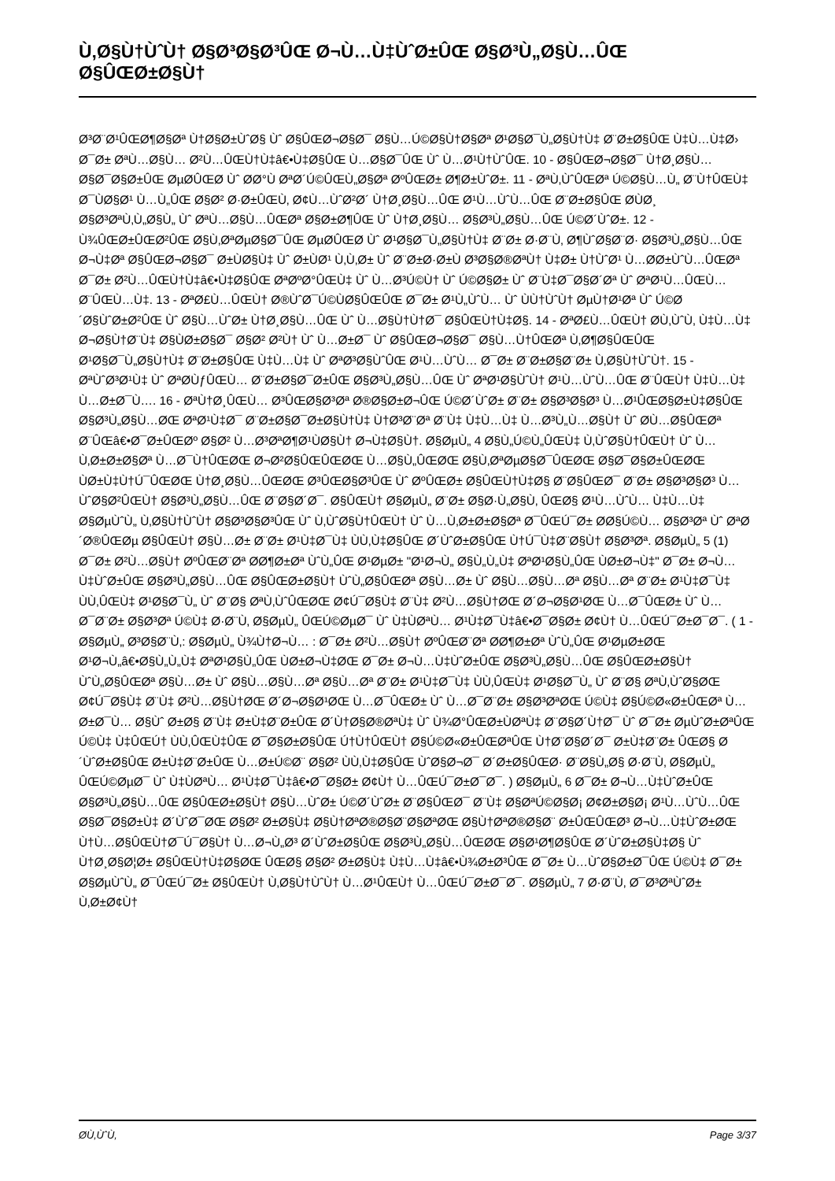Ù‚Ø§Ù†ÙˆÙ† Ø§Ø³Ø§Ø³ÛŒ Ø¬Ù…Ù‡ÙˆØ±ÛŒ Ø§Ø³Ù„Ø§Ù…ÛŒ Ø§ÛŒØ±Ø§Ù†
Ø³Ø¨Ø¹ÛŒØ¶Ø§Øª Ù†Ø§Ø±ÙˆØ§ Ùˆ Ø§ÛŒØ¬Ø§Ø¯ Ø§Ù…Ú©Ø§Ù†Ø§Øª Ø¹Ø§Ø¯Ù„Ø§Ù†Ù‡ Ø¨Ø±Ø§ÛŒ Ù‡Ù…Ù‡Ø› Ø¯Ø± ØªÙ…Ø§Ù… Ø²Ù…ÛŒÙ†Ù‡â€•Ù‡Ø§ÛŒ Ù…Ø§Ø¯ÛŒ Ùˆ Ù…Ø¹Ù†ÙˆÛŒ. 10 - Ø§ÛŒØ¬Ø§Ø¯ Ù†Ø¸Ø§Ù… Ø§Ø¯Ø§Ø±ÛŒ ØµØ­ÛŒØ­ Ùˆ Ø­Ø°Ù ØªØ´Ú©ÛŒÙ„Ø§Øª ØºÛŒØ± Ø¶Ø±ÙˆØ±. 11 - ØªÙ‚ÙˆÛŒØª Ú©Ø§Ù…Ù„ Ø¨Ù†ÛŒÙ‡ Ø¯ÙØ§Ø¹ Ù…Ù„ÛŒ Ø§Ø² Ø·Ø±ÛŒÙ‚ Ø¢Ù…ÙˆØ²Ø´ Ù†Ø¸Ø§Ù…ÛŒ Ø¹Ù…ÙˆÙ…ÛŒ Ø¨Ø±Ø§ÛŒ Ø­ÙØ¸ Ø§Ø³ØªÙ‚Ù„Ø§Ù„ Ùˆ ØªÙ…Ø§Ù…ÛŒØª Ø§Ø±Ø¶ÛŒ Ùˆ Ù†Ø¸Ø§Ù… Ø§Ø³Ù„Ø§Ù…ÛŒ Ú©Ø´ÙˆØ±. 12 - Ù¾ÛŒØ±ÛŒØ²ÛŒ Ø§Ù‚ØªØµØ§Ø¯ÛŒ ØµØ­ÛŒØ­ Ùˆ Ø¹Ø§Ø¯Ù„Ø§Ù†Ù‡ Ø¨Ø± Ø·Ø¨Ù‚ Ø¶ÙˆØ§Ø¨Ø· Ø§Ø³Ù„Ø§Ù…ÛŒ Ø¬Ù‡Øª Ø§ÛŒØ¬Ø§Ø¯ Ø±ÙØ§Ù‡ Ùˆ Ø±ÙØ¹ Ù‚Ù‚Ø± Ùˆ Ø¨Ø±Ø·Ø±Ù Ø³Ø§Ø®ØªÙ† Ù‡Ø± Ù†ÙˆØ¹ Ù…Ø­Ø±ÙˆÙ…ÛŒØª Ø¯Ø± Ø²Ù…ÛŒÙ†Ù‡â€•Ù‡Ø§ÛŒ ØªØºØ°ÛŒÙ‡ Ùˆ Ù…Ø³Ú©Ù† Ùˆ Ú©Ø§Ø± Ùˆ Ø¨Ù‡Ø¯Ø§Ø´Øª Ùˆ ØªØ¹Ù…ÛŒÙ… Ø¨ÛŒÙ…Ù‡. 13 - ØªØ£Ù…ÛŒÙ† Ø®ÙˆØ¯Ú©ÙØ§ÛŒÛŒ Ø¯Ø± Ø¹Ù„ÙˆÙ… Ùˆ ÙÙ†ÙˆÙ† ØµÙ†Ø¹Øª Ùˆ Ú©Ø´Ø§ÙˆØ±Ø²ÛŒ Ùˆ Ø§Ù…ÙˆØ± Ù†Ø¸Ø§Ù…ÛŒ Ùˆ Ù…Ø§Ù†Ù†Ø¯ Ø§ÛŒÙ†Ù‡Ø§. 14 - ØªØ£Ù…ÛŒÙ† Ø­Ù‚ÙˆÙ‚ Ù‡Ù…Ù‡ Ø¬Ø§Ù†Ø¨Ù‡ Ø§ÙØ±Ø§Ø¯ Ø§Ø² Ø²Ù† Ùˆ Ù…Ø±Ø¯ Ùˆ Ø§ÛŒØ¬Ø§Ø¯ Ø§Ù…Ù†ÛŒØª Ù‚Ø¶Ø§ÛŒÛŒ Ø¹Ø§Ø¯Ù„Ø§Ù†Ù‡ Ø¨Ø±Ø§ÛŒ Ù‡Ù…Ù‡ Ùˆ ØªØ³Ø§ÙˆÛŒ Ø¹Ù…ÙˆÙ… Ø¯Ø± Ø¨Ø±Ø§Ø¨Ø± Ù‚Ø§Ù†ÙˆÙ†. 15 - ØªÙˆØ³Ø¹Ù‡ Ùˆ ØªØ­ÙƒÛŒÙ… Ø¨Ø±Ø§Ø¯Ø±ÛŒ Ø§Ø³Ù„Ø§Ù…ÛŒ Ùˆ ØªØ¹Ø§ÙˆÙ† Ø¹Ù…ÙˆÙ…ÛŒ Ø¨ÛŒÙ† Ù‡Ù…Ù‡ Ù…Ø±Ø¯Ù…. 16 - ØªÙ†Ø¸ÛŒÙ… Ø³ÛŒØ§Ø³Øª Ø®Ø§Ø±Ø¬ÛŒ Ú©Ø´ÙˆØ± Ø¨Ø± Ø§Ø³Ø§Ø³ Ù…Ø¹ÛŒØ§Ø±Ù‡Ø§ÛŒ Ø§Ø³Ù„Ø§Ù…ØŒ ØªØ¹Ù‡Ø¯ Ø¨Ø±Ø§Ø¯Ø±Ø§Ù†Ù‡ Ù†Ø³Ø¨Øª Ø¨Ù‡ Ù‡Ù…Ù‡ Ù…Ø³Ù„Ù…Ø§Ù† Ùˆ Ø­Ù…Ø§ÛŒØª Ø¨ÛŒâ€•Ø¯Ø±ÛŒØº Ø§Ø² Ù…Ø³ØªØ¶Ø¹ÙØ§Ù† Ø¬Ù‡Ø§Ù†. Ø§ØµÙ„ 4 Ø§Ù„Ú©Ù„ÛŒÙ‡ Ù‚ÙˆØ§Ù†ÛŒÙ† Ùˆ Ù…Ù‚Ø±Ø±Ø§Øª Ù…Ø¯Ù†ÛŒØŒ Ø¬Ø²Ø§ÛŒÛŒØŒ Ù…Ø§Ù„ÛŒØŒ Ø§Ù‚ØªØµØ§Ø¯ÛŒØŒ Ø§Ø¯Ø§Ø±ÛŒØŒ ÙØ±Ù‡Ù†Ú¯ÛŒØŒ Ù†Ø¸Ø§Ù…ÛŒØŒ Ø³ÛŒØ§Ø³ÛŒ Ùˆ ØºÛŒØ± Ø§ÛŒÙ†Ù‡Ø§ Ø¨Ø§ÛŒØ¯ Ø¨Ø± Ø§Ø³Ø§Ø³ Ù…ÙˆØ§Ø²ÛŒÙ† Ø§Ø³Ù„Ø§Ù…ÛŒ Ø¨Ø§Ø´Ø¯. Ø§ÛŒÙ† Ø§ØµÙ„ Ø¨Ø± Ø§Ø·Ù„Ø§Ù‚ ÛŒØ§ Ø¹Ù…ÙˆÙ… Ù‡Ù…Ù‡ Ø§ØµÙˆÙ„ Ù‚Ø§Ù†ÙˆÙ† Ø§Ø³Ø§Ø³ÛŒ Ùˆ Ù‚ÙˆØ§Ù†ÛŒÙ† Ùˆ Ù…Ù‚Ø±Ø±Ø§Øª Ø¯ÛŒÚ¯Ø± Ø­Ø§Ú©Ù… Ø§Ø³Øª Ùˆ ØªØ´Ø®ÛŒØµ Ø§ÛŒÙ† Ø§Ù…Ø± Ø¨Ø± Ø¹Ù‡Ø¯Ù‡ ÙÙ‚Ù‡Ø§ÛŒ Ø´ÙˆØ±Ø§ÛŒ Ù†Ú¯Ù‡Ø¨Ø§Ù† Ø§Ø³Øª. Ø§ØµÙ„ 5 (1) Ø¯Ø± Ø²Ù…Ø§Ù† ØºÛŒØ¨Øª Ø­Ø¶Ø±Øª ÙˆÙ„ÛŒ Ø¹ØµØ± "Ø¹Ø¬Ù„ Ø§Ù„Ù„Ù‡ ØªØ¹Ø§Ù„ÛŒ ÙØ±Ø¬Ù‡" Ø¯Ø± Ø¬Ù…Ù‡ÙˆØ±ÛŒ Ø§Ø³Ù„Ø§Ù…ÛŒ Ø§ÛŒØ±Ø§Ù† ÙˆÙ„Ø§ÛŒØª Ø§Ù…Ø± Ùˆ Ø§Ù…Ø§Ù…Øª Ø§Ù…Øª Ø¨Ø± Ø¹Ù‡Ø¯Ù‡ ÙÙ‚ÛŒÙ‡ Ø¹Ø§Ø¯Ù„ Ùˆ Ø¨Ø§ ØªÙ‚ÙˆÛŒØŒ Ø¢Ú¯Ø§Ù‡ Ø¨Ù‡ Ø²Ù…Ø§Ù†ØŒ Ø´Ø¬Ø§Ø¹ØŒ Ù…Ø¯ÛŒØ± Ùˆ Ù…Ø¯Ø¨Ø± Ø§Ø³Øª Ú©Ù‡ Ø·Ø¨Ù‚ Ø§ØµÙ„ ÛŒÚ©ØµØ¯ Ùˆ Ù‡ÙØªÙ… Ø¹Ù‡Ø¯Ù‡â€•Ø¯Ø§Ø± Ø¢Ù† Ù…ÛŒÚ¯Ø±Ø¯Ø¯. ( 1 - Ø§ØµÙ„ Ø³Ø§Ø¨Ù‚: Ø§ØµÙ„ Ù¾Ù†Ø¬Ù… : Ø¯Ø± Ø²Ù…Ø§Ù† ØºÛŒØ¨Øª Ø­Ø¶Ø±Øª ÙˆÙ„ÛŒ Ø¹ØµØ±ØŒ Ø¹Ø¬Ù„â€•Ø§Ù„Ù„Ù‡ ØªØ¹Ø§Ù„ÛŒ ÙØ±Ø¬Ù‡ØŒ Ø¯Ø± Ø¬Ù…Ù‡ÙˆØ±ÛŒ Ø§Ø³Ù„Ø§Ù…ÛŒ Ø§ÛŒØ±Ø§Ù† ÙˆÙ„Ø§ÛŒØª Ø§Ù…Ø± Ùˆ Ø§Ù…Ø§Ù…Øª Ø§Ù…Øª Ø¨Ø± Ø¹Ù‡Ø¯Ù‡ ÙÙ‚ÛŒÙ‡ Ø¹Ø§Ø¯Ù„ Ùˆ Ø¨Ø§ ØªÙ‚ÙˆØ§ØŒ Ø¢Ú¯Ø§Ù‡ Ø¨Ù‡ Ø²Ù…Ø§Ù†ØŒ Ø´Ø¬Ø§Ø¹ØŒ Ù…Ø¯ÛŒØ± Ùˆ Ù…Ø¯Ø¨Ø± Ø§Ø³ØªØŒ Ú©Ù‡ Ø§Ú©Ø«Ø±ÛŒØª Ù…Ø±Ø¯Ù… Ø§Ùˆ Ø±Ø§ Ø¨Ù‡ Ø±Ù‡Ø¨Ø±ÛŒ Ø´Ù†Ø§Ø®ØªÙ‡ Ùˆ Ù¾Ø°ÛŒØ±ÙØªÙ‡ Ø¨Ø§Ø´Ù†Ø¯ Ùˆ Ø¯Ø± ØµÙˆØ±ØªÛŒ Ú©Ù‡ Ù‡ÛŒÚ† ÙÙ‚ÛŒÙ‡ÛŒ Ø¯Ø§Ø±Ø§ÛŒ Ú†Ù†ÛŒÙ† Ø§Ú©Ø«Ø±ÛŒØªÛŒ Ù†Ø¨Ø§Ø´Ø¯ Ø±Ù‡Ø¨Ø± ÛŒØ§ Ø´ÙˆØ±Ø§ÛŒ Ø±Ù‡Ø¨Ø±ÛŒ Ù…Ø±Ú©Ø¨ Ø§Ø² ÙÙ‚Ù‡Ø§ÛŒ ÙˆØ§Ø¬Ø¯ Ø´Ø±Ø§ÛŒØ· Ø¨Ø§Ù„Ø§ Ø·Ø¨Ù‚ Ø§ØµÙ„ ÛŒÚ©ØµØ¯ Ùˆ Ù‡ÙØªÙ… Ø¹Ù‡Ø¯Ù‡â€•Ø¯Ø§Ø± Ø¢Ù† Ù…ÛŒÚ¯Ø±Ø¯Ø¯. ) Ø§ØµÙ„ 6 Ø¯Ø± Ø¬Ù…Ù‡ÙˆØ±ÛŒ Ø§Ø³Ù„Ø§Ù…ÛŒ Ø§ÛŒØ±Ø§Ù† Ø§Ù…ÙˆØ± Ú©Ø´ÙˆØ± Ø¨Ø§ÛŒØ¯ Ø¨Ù‡ Ø§ØªÚ©Ø§Ø¡ Ø¢Ø±Ø§Ø¡ Ø¹Ù…ÙˆÙ…ÛŒ Ø§Ø¯Ø§Ø±Ù‡ Ø´ÙˆØ¯ØŒ Ø§Ø² Ø±Ø§Ù‡ Ø§Ù†ØªØ®Ø§Ø¨Ø§ØªØŒ Ø§Ù†ØªØ®Ø§Ø¨ Ø±ÛŒÛŒØ³ Ø¬Ù…Ù‡ÙˆØ±ØŒ Ù†Ù…Ø§ÛŒÙ†Ø¯Ú¯Ø§Ù† Ù…Ø¬Ù„Ø³ Ø´ÙˆØ±Ø§ÛŒ Ø§Ø³Ù„Ø§Ù…ÛŒØŒ Ø§Ø¹Ø¶Ø§ÛŒ Ø´ÙˆØ±Ø§Ù‡Ø§ Ùˆ Ù†Ø¸Ø§Ø¦Ø± Ø§ÛŒÙ†Ù‡Ø§ØŒ ÛŒØ§ Ø§Ø² Ø±Ø§Ù‡ Ù‡Ù…Ù‡â€•Ù¾Ø±Ø³ÛŒ Ø¯Ø± Ù…ÙˆØ§Ø±Ø¯ÛŒ Ú©Ù‡ Ø¯Ø± Ø§ØµÙˆÙ„ Ø¯ÛŒÚ¯Ø± Ø§ÛŒÙ† Ù‚Ø§Ù†ÙˆÙ† Ù…Ø¹ÛŒÙ† Ù…ÛŒÚ¯Ø±Ø¯Ø¯. Ø§ØµÙ„ 7 Ø·Ø¨Ù‚ Ø¯Ø³ØªÙˆØ± Ù‚Ø±Ø¢Ù†
Ø­Ù‚ÙˆÙ‚ Page 3/37